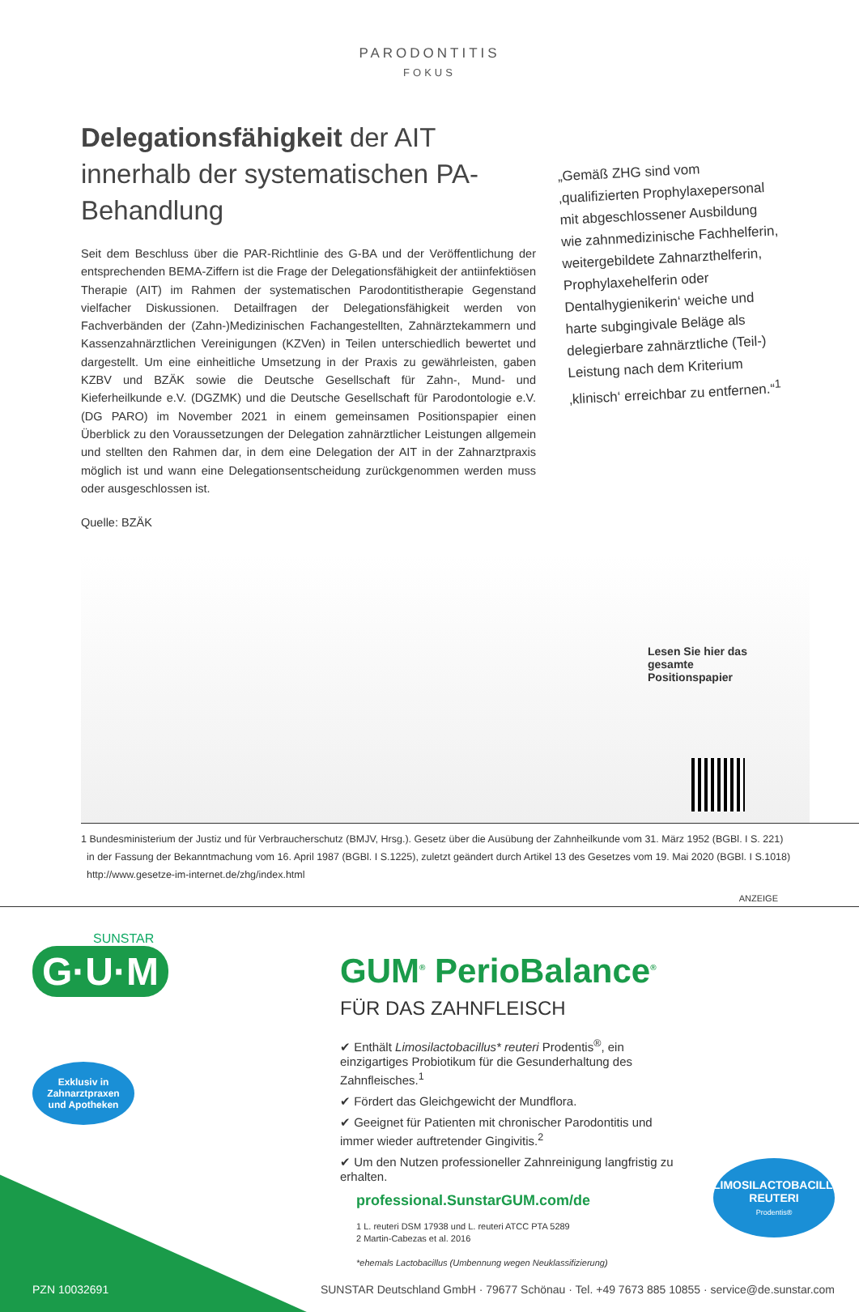PARODONTITIS
FOKUS
Delegationsfähigkeit der AIT innerhalb der systematischen PA-Behandlung
Seit dem Beschluss über die PAR-Richtlinie des G-BA und der Veröffentlichung der entsprechenden BEMA-Ziffern ist die Frage der Delegationsfähigkeit der antiinfektiösen Therapie (AIT) im Rahmen der systematischen Parodontitistherapie Gegenstand vielfacher Diskussionen. Detailfragen der Delegationsfähigkeit werden von Fachverbänden der (Zahn-)Medizinischen Fachangestellten, Zahnärztekammern und Kassenzahnärztlichen Vereinigungen (KZVen) in Teilen unterschiedlich bewertet und dargestellt. Um eine einheitliche Umsetzung in der Praxis zu gewährleisten, gaben KZBV und BZÄK sowie die Deutsche Gesellschaft für Zahn-, Mund- und Kieferheilkunde e.V. (DGZMK) und die Deutsche Gesellschaft für Parodontologie e.V. (DG PARO) im November 2021 in einem gemeinsamen Positionspapier einen Überblick zu den Voraussetzungen der Delegation zahnärztlicher Leistungen allgemein und stellten den Rahmen dar, in dem eine Delegation der AIT in der Zahnarztpraxis möglich ist und wann eine Delegationsentscheidung zurückgenommen werden muss oder ausgeschlossen ist.
Quelle: BZÄK
„Gemäß ZHG sind vom ‚qualifizierten Prophylaxepersonal mit abgeschlossener Ausbildung wie zahnmedizinische Fachhelferin, weitergebildete Zahnarzthelferin, Prophylaxehelferin oder Dentalhygienikerin‘ weiche und harte subgingivale Beläge als delegierbare zahnärztliche (Teil-) Leistung nach dem Kriterium ‚klinisch‘ erreichbar zu entfernen.“<sup>1</sup>
Lesen Sie hier das gesamte Positionspapier
1 Bundesministerium der Justiz und für Verbraucherschutz (BMJV, Hrsg.). Gesetz über die Ausübung der Zahnheilkunde vom 31. März 1952 (BGBl. I S. 221)
in der Fassung der Bekanntmachung vom 16. April 1987 (BGBl. I S.1225), zuletzt geändert durch Artikel 13 des Gesetzes vom 19. Mai 2020 (BGBl. I S.1018)
http://www.gesetze-im-internet.de/zhg/index.html
ANZEIGE
SUNSTAR
G·U·M
Exklusiv in Zahnarztpraxen und Apotheken
GUM<sup>®</sup> PerioBalance<sup>®</sup>
FÜR DAS ZAHNFLEISCH
✔ Enthält Limosilactobacillus* reuteri Prodentis<sup>®</sup>, ein einzigartiges Probiotikum für die Gesunderhaltung des Zahnfleisches.<sup>1</sup>
✔ Fördert das Gleichgewicht der Mundflora.
✔ Geeignet für Patienten mit chronischer Parodontitis und immer wieder auftretender Gingivitis.<sup>2</sup>
✔ Um den Nutzen professioneller Zahnreinigung langfristig zu erhalten.
professional.SunstarGUM.com/de
1 L. reuteri DSM 17938 und L. reuteri ATCC PTA 5289
2 Martin-Cabezas et al. 2016
*ehemals Lactobacillus (Umbennung wegen Neuklassifizierung)
LIMOSILACTOBACILLUS REUTERI
Prodentis®
PZN 10032691 SUNSTAR Deutschland GmbH · 79677 Schönau · Tel. +49 7673 885 10855 · service@de.sunstar.com